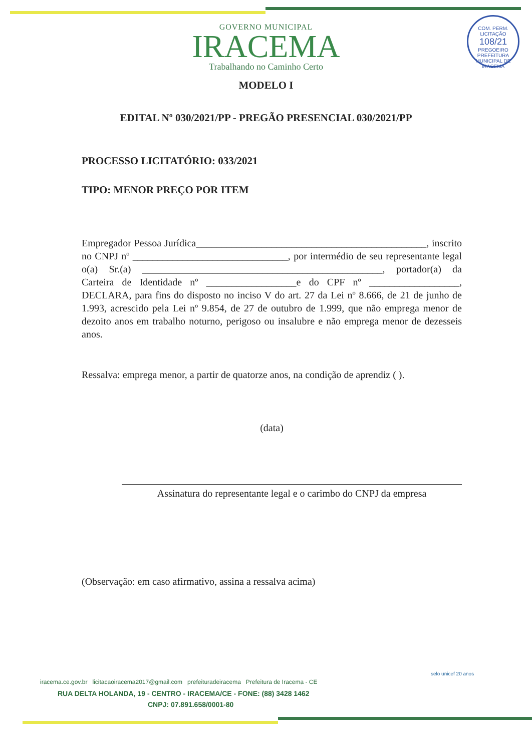COM. PERM. LICITAÇÃO
108/21
PREGOEIRO
PREFEITURA MUNICIPAL DE IRACEMA
GOVERNO MUNICIPAL
IRACEMA
Trabalhando no Caminho Certo
MODELO I
EDITAL Nº 030/2021/PP - PREGÃO PRESENCIAL 030/2021/PP
PROCESSO LICITATÓRIO: 033/2021
TIPO: MENOR PREÇO POR ITEM
Empregador Pessoa Jurídica______________________________________________, inscrito no CNPJ nº _______________________________, por intermédio de seu representante legal o(a) Sr.(a) ________________________________________________, portador(a) da Carteira de Identidade nº __________________e do CPF nº __________________, DECLARA, para fins do disposto no inciso V do art. 27 da Lei nº 8.666, de 21 de junho de 1.993, acrescido pela Lei nº 9.854, de 27 de outubro de 1.999, que não emprega menor de dezoito anos em trabalho noturno, perigoso ou insalubre e não emprega menor de dezesseis anos.
Ressalva: emprega menor, a partir de quatorze anos, na condição de aprendiz ( ).
(data)
Assinatura do representante legal e o carimbo do CNPJ da empresa
(Observação: em caso afirmativo, assina a ressalva acima)
iracema.ce.gov.br licitacaoiracema2017@gmail.com prefeituradeiracema Prefeitura de Iracema - CE
RUA DELTA HOLANDA, 19 - CENTRO - IRACEMA/CE - FONE: (88) 3428 1462
CNPJ: 07.891.658/0001-80
selo unicef 20 anos